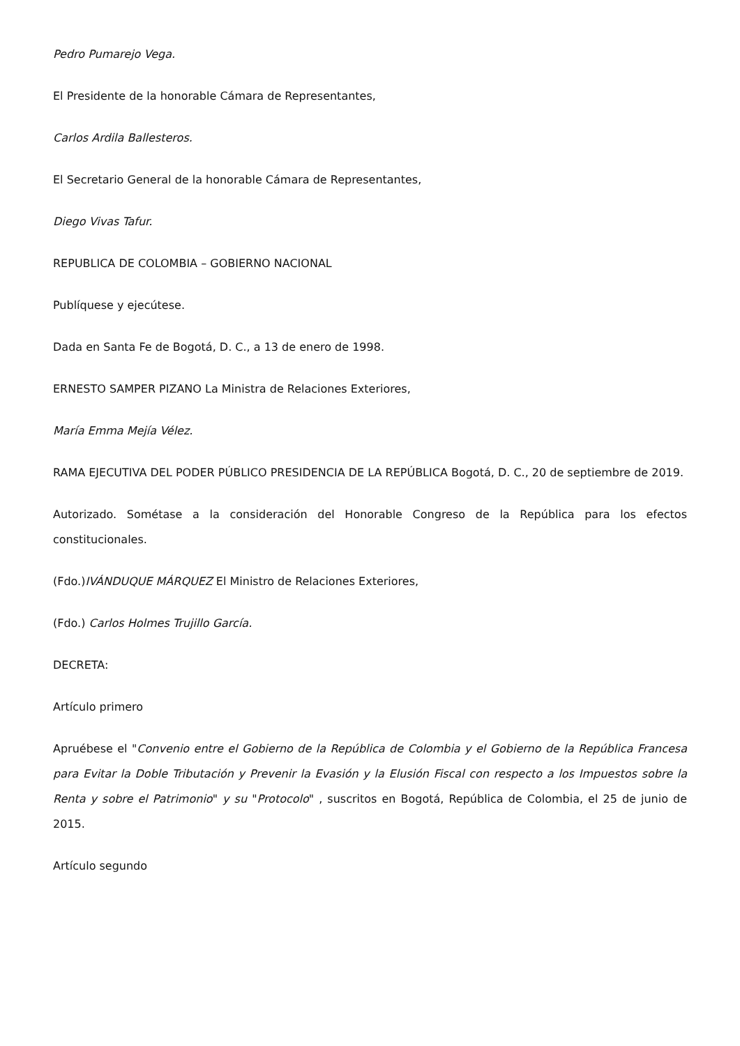Pedro Pumarejo Vega.
El Presidente de la honorable Cámara de Representantes,
Carlos Ardila Ballesteros.
El Secretario General de la honorable Cámara de Representantes,
Diego Vivas Tafur.
REPUBLICA DE COLOMBIA – GOBIERNO NACIONAL
Publíquese y ejecútese.
Dada en Santa Fe de Bogotá, D. C., a 13 de enero de 1998.
ERNESTO SAMPER PIZANO La Ministra de Relaciones Exteriores,
María Emma Mejía Vélez.
RAMA EJECUTIVA DEL PODER PÚBLICO PRESIDENCIA DE LA REPÚBLICA Bogotá, D. C., 20 de septiembre de 2019.
Autorizado. Sométase a la consideración del Honorable Congreso de la República para los efectos constitucionales.
(Fdo.)IVÁNDUQUE MÁRQUEZ El Ministro de Relaciones Exteriores,
(Fdo.) Carlos Holmes Trujillo García.
DECRETA:
Artículo primero
Apruébese el "Convenio entre el Gobierno de la República de Colombia y el Gobierno de la República Francesa para Evitar la Doble Tributación y Prevenir la Evasión y la Elusión Fiscal con respecto a los Impuestos sobre la Renta y sobre el Patrimonio" y su "Protocolo" , suscritos en Bogotá, República de Colombia, el 25 de junio de 2015.
Artículo segundo